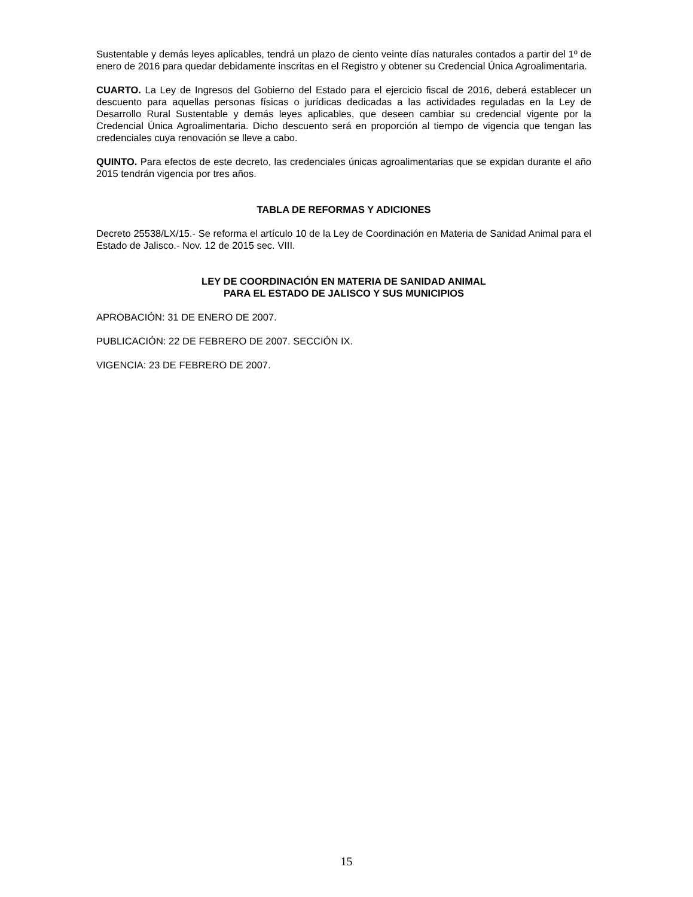Sustentable y demás leyes aplicables, tendrá un plazo de ciento veinte días naturales contados a partir del 1º de enero de 2016 para quedar debidamente inscritas en el Registro y obtener su Credencial Única Agroalimentaria.
CUARTO. La Ley de Ingresos del Gobierno del Estado para el ejercicio fiscal de 2016, deberá establecer un descuento para aquellas personas físicas o jurídicas dedicadas a las actividades reguladas en la Ley de Desarrollo Rural Sustentable y demás leyes aplicables, que deseen cambiar su credencial vigente por la Credencial Única Agroalimentaria. Dicho descuento será en proporción al tiempo de vigencia que tengan las credenciales cuya renovación se lleve a cabo.
QUINTO. Para efectos de este decreto, las credenciales únicas agroalimentarias que se expidan durante el año 2015 tendrán vigencia por tres años.
TABLA DE REFORMAS Y ADICIONES
Decreto 25538/LX/15.- Se reforma el artículo 10 de la Ley de Coordinación en Materia de Sanidad Animal para el Estado de Jalisco.- Nov. 12 de 2015 sec. VIII.
LEY DE COORDINACIÓN EN MATERIA DE SANIDAD ANIMAL
PARA EL ESTADO DE JALISCO Y SUS MUNICIPIOS
APROBACIÓN: 31 DE ENERO DE 2007.
PUBLICACIÓN: 22 DE FEBRERO DE 2007. SECCIÓN IX.
VIGENCIA: 23 DE FEBRERO DE 2007.
15